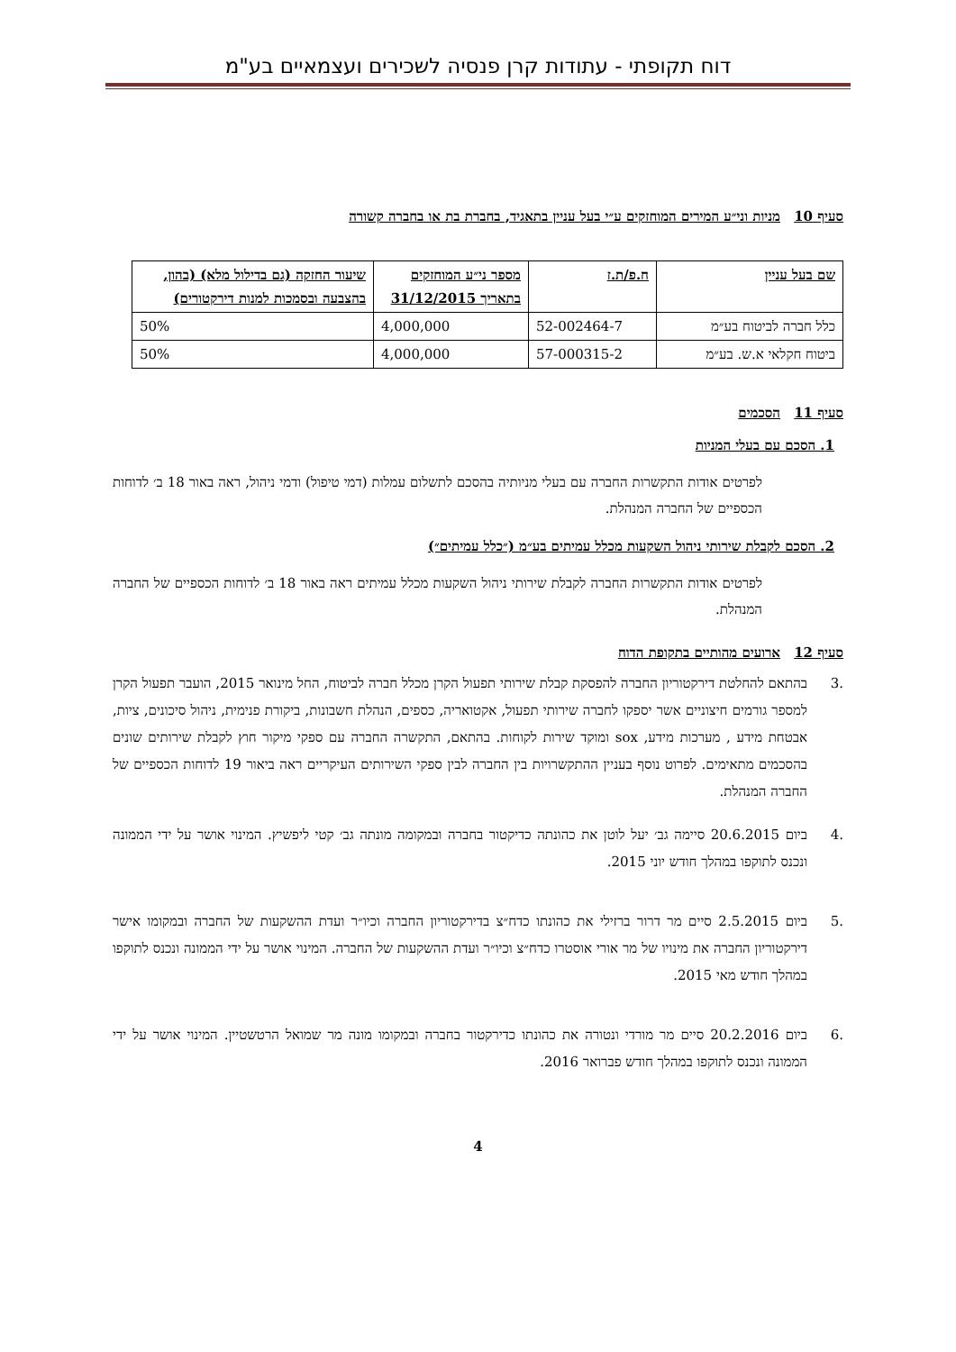דוח תקופתי - עתודות קרן פנסיה לשכירים ועצמאיים בע"מ
סעיף 10 מניות וני״ע המירים המוחזקים ע״י בעל עניין בתאגיד, בחברת בת או בחברה קשורה
| שם בעל עניין | ח.פ/ת.ז | מספר ני״ע המוחזקים בתאריך 31/12/2015 | שיעור החזקה (גם בדילול מלא) (בהון, בהצבעה ובסמכות למנות דירקטורים) |
| --- | --- | --- | --- |
| כלל חברה לביטוח בע״מ | 52-002464-7 | 4,000,000 | 50% |
| ביטוח חקלאי א.ש. בע״מ | 57-000315-2 | 4,000,000 | 50% |
סעיף 11 הסכמים
1. הסכם עם בעלי המניות
לפרטים אודות התקשרות החברה עם בעלי מניותיה בהסכם לתשלום עמלות (דמי טיפול) ודמי ניהול, ראה באור 18 ב׳ לדוחות הכספיים של החברה המנהלת.
2. הסכם לקבלת שירותי ניהול השקעות מכלל עמיתים בע״מ (״כלל עמיתים״)
לפרטים אודות התקשרות החברה לקבלת שירותי ניהול השקעות מכלל עמיתים ראה באור 18 ב׳ לדוחות הכספיים של החברה המנהלת.
סעיף 12 ארועים מהותיים בתקופת הדוח
.3 בהתאם להחלטת דירקטוריון החברה להפסקת קבלת שירותי תפעול הקרן מכלל חברה לביטוח, החל מינואר 2015, הועבר תפעול הקרן למספר גורמים חיצוניים אשר יספקו לחברה שירותי תפעול, אקטואריה, כספים, הנהלת חשבונות, ביקורת פנימית, ניהול סיכונים, ציות, אבטחת מידע , מערכות מידע, sox ומוקד שירות לקוחות. בהתאם, התקשרה החברה עם ספקי מיקור חוץ לקבלת שירותים שונים בהסכמים מתאימים. לפרוט נוסף בעניין ההתקשרויות בין החברה לבין ספקי השירותים העיקריים ראה ביאור 19 לדוחות הכספיים של החברה המנהלת.
.4 ביום 20.6.2015 סיימה גב׳ יעל לוטן את כהונתה כדיקטור בחברה ובמקומה מונתה גב׳ קטי ליפשיץ. המינוי אושר על ידי הממונה ונכנס לתוקפו במהלך חודש יוני 2015.
.5 ביום 2.5.2015 סיים מר דרור ברזילי את כהונתו כדח״צ בדירקטוריון החברה וכיו״ר ועדת ההשקעות של החברה ובמקומו אישר דירקטוריון החברה את מינויו של מר אורי אוסטרו כדח״צ וכיו״ר ועדת ההשקעות של החברה. המינוי אושר על ידי הממונה ונכנס לתוקפו במהלך חודש מאי 2015.
.6 ביום 20.2.2016 סיים מר מורדי ונטורה את כהונתו כדירקטור בחברה ובמקומו מונה מר שמואל הרטשטיין. המינוי אושר על ידי הממונה ונכנס לתוקפו במהלך חודש פברואר 2016.
4